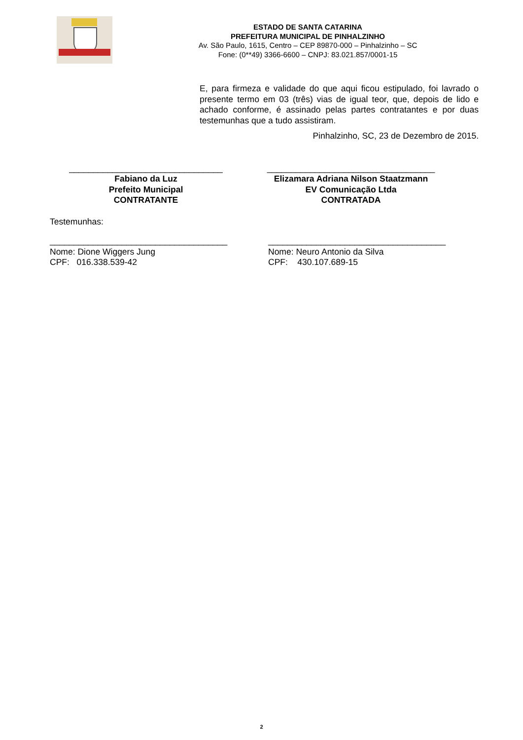ESTADO DE SANTA CATARINA
PREFEITURA MUNICIPAL DE PINHALZINHO
Av. São Paulo, 1615, Centro – CEP 89870-000 – Pinhalzinho – SC
Fone: (0**49) 3366-6600 – CNPJ: 83.021.857/0001-15
E, para firmeza e validade do que aqui ficou estipulado, foi lavrado o presente termo em 03 (três) vias de igual teor, que, depois de lido e achado conforme, é assinado pelas partes contratantes e por duas testemunhas que a tudo assistiram.
Pinhalzinho, SC, 23 de Dezembro de 2015.
________________________________
Fabiano da Luz
Prefeito Municipal
CONTRATANTE
___________________________________
Elizamara Adriana Nilson Staatzmann
EV Comunicação Ltda
CONTRATADA
Testemunhas:
_____________________________________
Nome: Dione Wiggers Jung
CPF: 016.338.539-42
_____________________________________
Nome: Neuro Antonio da Silva
CPF: 430.107.689-15
2